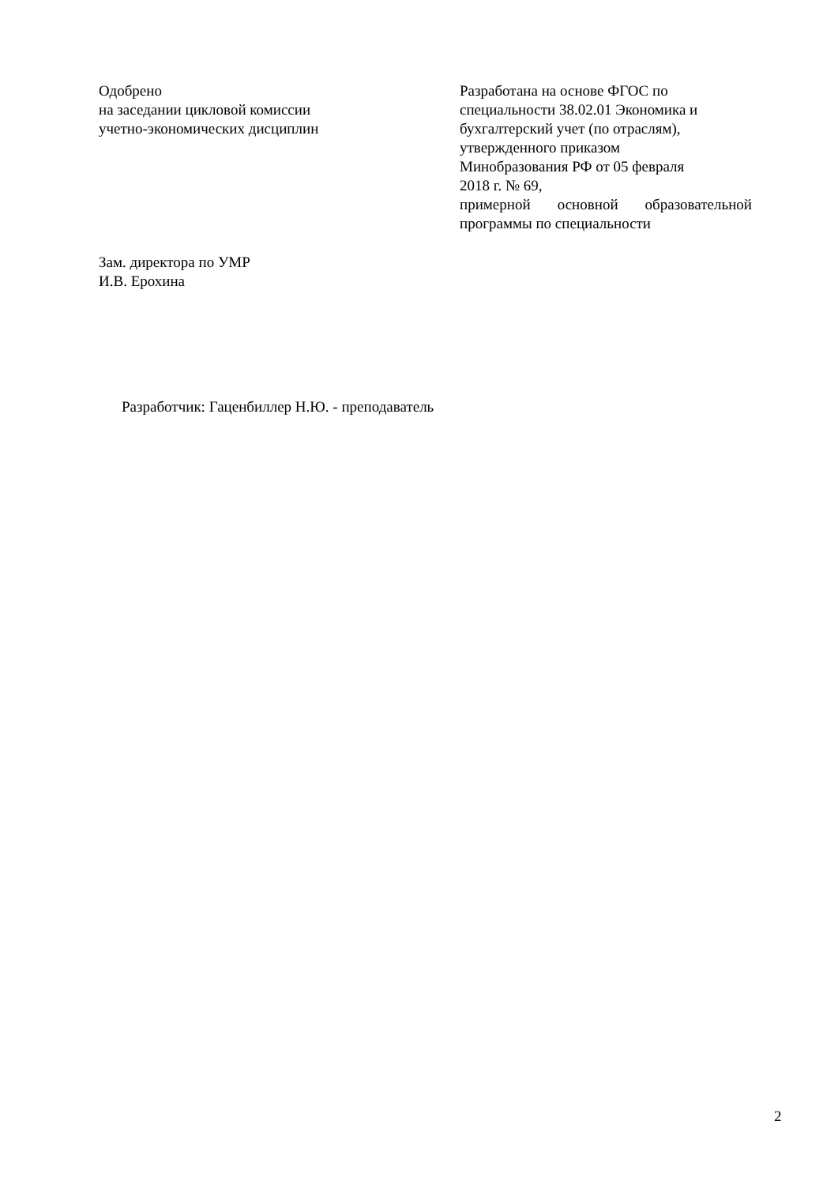Одобрено
на заседании цикловой комиссии
учетно-экономических дисциплин
Разработана на основе ФГОС по
специальности 38.02.01 Экономика и
бухгалтерский учет (по отраслям),
утвержденного приказом
Минобразования РФ от 05 февраля
2018 г. № 69,
примерной основной образовательной
программы по специальности
Зам. директора по УМР
И.В. Ерохина
Разработчик: Гаценбиллер Н.Ю. - преподаватель
2